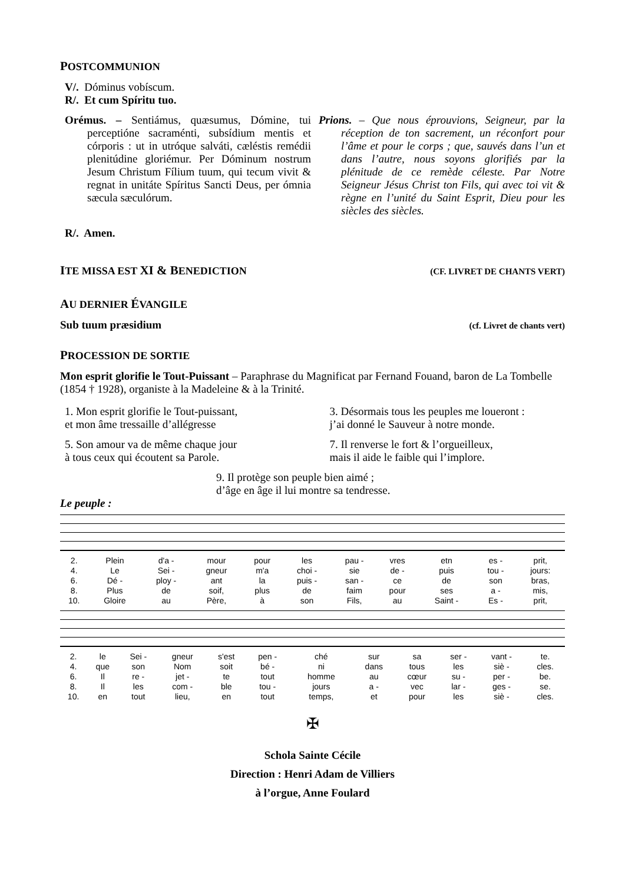POSTCOMMUNION
V/. Dóminus vobíscum.
R/. Et cum Spíritu tuo.
Orémus. – Sentiámus, quæsumus, Dómine, tui perceptióne sacraménti, subsídium mentis et córporis : ut in utróque salváti, cæléstis remédii plenitúdine gloriémur. Per Dóminum nostrum Jesum Christum Fílium tuum, qui tecum vivit & regnat in unitáte Spíritus Sancti Deus, per ómnia sæcula sæculórum.
Prions. – Que nous éprouvions, Seigneur, par la réception de ton sacrement, un réconfort pour l’âme et pour le corps ; que, sauvés dans l’un et dans l’autre, nous soyons glorifiés par la plénitude de ce remède céleste. Par Notre Seigneur Jésus Christ ton Fils, qui avec toi vit & règne en l’unité du Saint Esprit, Dieu pour les siècles des siècles.
R/. Amen.
ITE MISSA EST XI & BENEDICTION
(CF. LIVRET DE CHANTS VERT)
AU DERNIER ÉVANGILE
Sub tuum præsidium (cf. Livret de chants vert)
PROCESSION DE SORTIE
Mon esprit glorifie le Tout-Puissant – Paraphrase du Magnificat par Fernand Fouand, baron de La Tombelle (1854 † 1928), organiste à la Madeleine & à la Trinité.
1. Mon esprit glorifie le Tout-puissant,
et mon âme tressaille d’allégresse
5. Son amour va de même chaque jour
à tous ceux qui écoutent sa Parole.
3. Désormais tous les peuples me loueront :
j’ai donné le Sauveur à notre monde.
7. Il renverse le fort & l’orgueilleux,
mais il aide le faible qui l’implore.
9. Il protège son peuple bien aimé ;
d’âge en âge il lui montre sa tendresse.
Le peuple :
| 2. | Plein | d'a - | mour | pour | les | pau - | vres | etn | es - | prit, |
| 4. | Le | Sei - | gneur | m'a | choi - | sie | de - | puis | tou - | jours: |
| 6. | Dé - | ploy - | ant | la | puis - | san - | ce | de | son | bras, |
| 8. | Plus | de | soif, | plus | de | faim | pour | ses | a - | mis, |
| 10. | Gloire | au | Père, | à | son | Fils, | au | Saint - | Es - | prit, |
| 2. | le | Sei - | gneur | s'est | pen - | ché | sur | sa | ser - | vant - | te. |
| 4. | que | son | Nom | soit | bé - | ni | dans | tous | les | siè - | cles. |
| 6. | Il | re - | jet - | te | tout | homme | au | cœur | su - | per - | be. |
| 8. | Il | les | com - | ble | tou - | jours | a - | vec | lar - | ges - | se. |
| 10. | en | tout | lieu, | en | tout | temps, | et | pour | les | siè - | cles. |
✠
Schola Sainte Cécile
Direction : Henri Adam de Villiers
à l’orgue, Anne Foulard